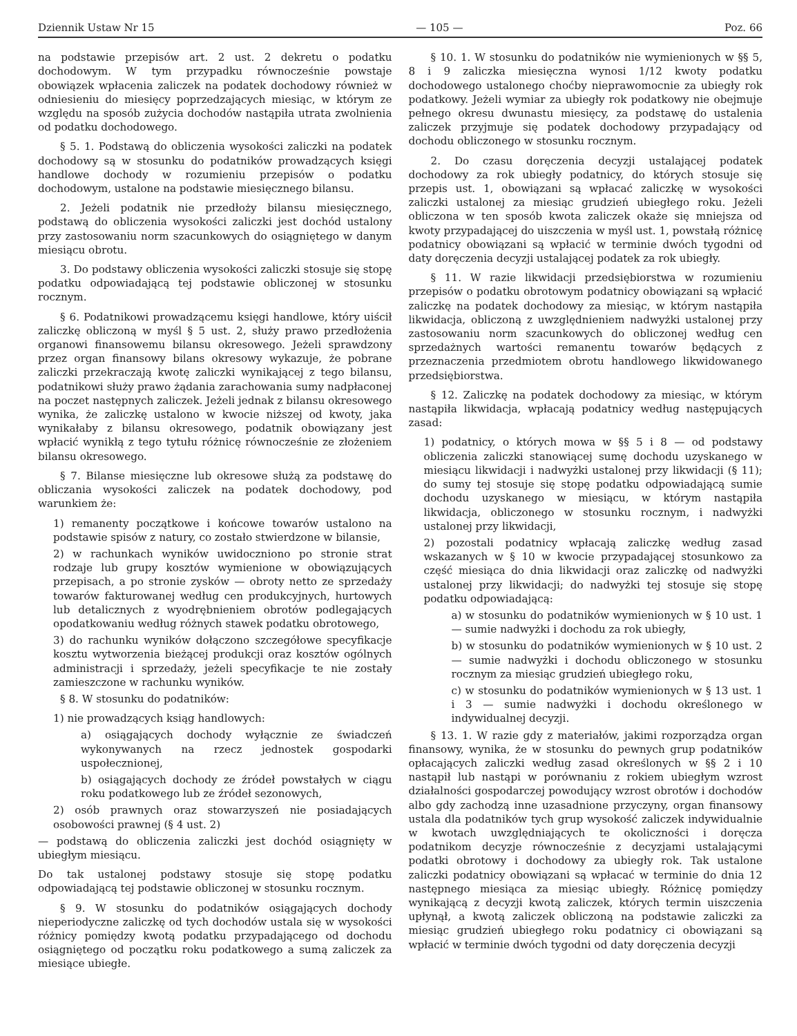Dziennik Ustaw Nr 15 — 105 — Poz. 66
na podstawie przepisów art. 2 ust. 2 dekretu o podatku dochodowym. W tym przypadku równocześnie powstaje obowiązek wpłacenia zaliczek na podatek dochodowy również w odniesieniu do miesięcy poprzedzających miesiąc, w którym ze względu na sposób zużycia dochodów nastąpiła utrata zwolnienia od podatku dochodowego.
§ 5. 1. Podstawą do obliczenia wysokości zaliczki na podatek dochodowy są w stosunku do podatników prowadzących księgi handlowe dochody w rozumieniu przepisów o podatku dochodowym, ustalone na podstawie miesięcznego bilansu.
2. Jeżeli podatnik nie przedłoży bilansu miesięcznego, podstawą do obliczenia wysokości zaliczki jest dochód ustalony przy zastosowaniu norm szacunkowych do osiągniętego w danym miesiącu obrotu.
3. Do podstawy obliczenia wysokości zaliczki stosuje się stopę podatku odpowiadającą tej podstawie obliczonej w stosunku rocznym.
§ 6. Podatnikowi prowadzącemu księgi handlowe, który uiścił zaliczkę obliczoną w myśl § 5 ust. 2, służy prawo przedłożenia organowi finansowemu bilansu okresowego. Jeżeli sprawdzony przez organ finansowy bilans okresowy wykazuje, że pobrane zaliczki przekraczają kwotę zaliczki wynikającej z tego bilansu, podatnikowi służy prawo żądania zarachowania sumy nadpłaconej na poczet następnych zaliczek. Jeżeli jednak z bilansu okresowego wynika, że zaliczkę ustalono w kwocie niższej od kwoty, jaka wynikałaby z bilansu okresowego, podatnik obowiązany jest wpłacić wynikłą z tego tytułu różnicę równocześnie ze złożeniem bilansu okresowego.
§ 7. Bilanse miesięczne lub okresowe służą za podstawę do obliczania wysokości zaliczek na podatek dochodowy, pod warunkiem że:
1) remanenty początkowe i końcowe towarów ustalono na podstawie spisów z natury, co zostało stwierdzone w bilansie,
2) w rachunkach wyników uwidoczniono po stronie strat rodzaje lub grupy kosztów wymienione w obowiązujących przepisach, a po stronie zysków — obroty netto ze sprzedaży towarów fakturowanej według cen produkcyjnych, hurtowych lub detalicznych z wyodrębnieniem obrotów podlegających opodatkowaniu według różnych stawek podatku obrotowego,
3) do rachunku wyników dołączono szczegółowe specyfikacje kosztu wytworzenia bieżącej produkcji oraz kosztów ogólnych administracji i sprzedaży, jeżeli specyfikacje te nie zostały zamieszczone w rachunku wyników.
§ 8. W stosunku do podatników:
1) nie prowadzących ksiąg handlowych:
a) osiągających dochody wyłącznie ze świadczeń wykonywanych na rzecz jednostek gospodarki uspołecznionej,
b) osiągających dochody ze źródeł powstałych w ciągu roku podatkowego lub ze źródeł sezonowych,
2) osób prawnych oraz stowarzyszeń nie posiadających osobowości prawnej (§ 4 ust. 2)
— podstawą do obliczenia zaliczki jest dochód osiągnięty w ubiegłym miesiącu.
Do tak ustalonej podstawy stosuje się stopę podatku odpowiadającą tej podstawie obliczonej w stosunku rocznym.
§ 9. W stosunku do podatników osiągających dochody nieperiodyczne zaliczkę od tych dochodów ustala się w wysokości różnicy pomiędzy kwotą podatku przypadającego od dochodu osiągniętego od początku roku podatkowego a sumą zaliczek za miesiące ubiegłe.
§ 10. 1. W stosunku do podatników nie wymienionych w §§ 5, 8 i 9 zaliczka miesięczna wynosi 1/12 kwoty podatku dochodowego ustalonego choćby nieprawomocnie za ubiegły rok podatkowy. Jeżeli wymiar za ubiegły rok podatkowy nie obejmuje pełnego okresu dwunastu miesięcy, za podstawę do ustalenia zaliczek przyjmuje się podatek dochodowy przypadający od dochodu obliczonego w stosunku rocznym.
2. Do czasu doręczenia decyzji ustalającej podatek dochodowy za rok ubiegły podatnicy, do których stosuje się przepis ust. 1, obowiązani są wpłacać zaliczkę w wysokości zaliczki ustalonej za miesiąc grudzień ubiegłego roku. Jeżeli obliczona w ten sposób kwota zaliczek okaże się mniejsza od kwoty przypadającej do uiszczenia w myśl ust. 1, powstałą różnicę podatnicy obowiązani są wpłacić w terminie dwóch tygodni od daty doręczenia decyzji ustalającej podatek za rok ubiegły.
§ 11. W razie likwidacji przedsiębiorstwa w rozumieniu przepisów o podatku obrotowym podatnicy obowiązani są wpłacić zaliczkę na podatek dochodowy za miesiąc, w którym nastąpiła likwidacja, obliczoną z uwzględnieniem nadwyżki ustalonej przy zastosowaniu norm szacunkowych do obliczonej według cen sprzedażnych wartości remanentu towarów będących z przeznaczenia przedmiotem obrotu handlowego likwidowanego przedsiębiorstwa.
§ 12. Zaliczkę na podatek dochodowy za miesiąc, w którym nastąpiła likwidacja, wpłacają podatnicy według następujących zasad:
1) podatnicy, o których mowa w §§ 5 i 8 — od podstawy obliczenia zaliczki stanowiącej sumę dochodu uzyskanego w miesiącu likwidacji i nadwyżki ustalonej przy likwidacji (§ 11); do sumy tej stosuje się stopę podatku odpowiadającą sumie dochodu uzyskanego w miesiącu, w którym nastąpiła likwidacja, obliczonego w stosunku rocznym, i nadwyżki ustalonej przy likwidacji,
2) pozostali podatnicy wpłacają zaliczkę według zasad wskazanych w § 10 w kwocie przypadającej stosunkowo za część miesiąca do dnia likwidacji oraz zaliczkę od nadwyżki ustalonej przy likwidacji; do nadwyżki tej stosuje się stopę podatku odpowiadającą:
a) w stosunku do podatników wymienionych w § 10 ust. 1 — sumie nadwyżki i dochodu za rok ubiegły,
b) w stosunku do podatników wymienionych w § 10 ust. 2 — sumie nadwyżki i dochodu obliczonego w stosunku rocznym za miesiąc grudzień ubiegłego roku,
c) w stosunku do podatników wymienionych w § 13 ust. 1 i 3 — sumie nadwyżki i dochodu określonego w indywidualnej decyzji.
§ 13. 1. W razie gdy z materiałów, jakimi rozporządza organ finansowy, wynika, że w stosunku do pewnych grup podatników opłacających zaliczki według zasad określonych w §§ 2 i 10 nastąpił lub nastąpi w porównaniu z rokiem ubiegłym wzrost działalności gospodarczej powodujący wzrost obrotów i dochodów albo gdy zachodzą inne uzasadnione przyczyny, organ finansowy ustala dla podatników tych grup wysokość zaliczek indywidualnie w kwotach uwzględniających te okoliczności i doręcza podatnikom decyzje równocześnie z decyzjami ustalającymi podatki obrotowy i dochodowy za ubiegły rok. Tak ustalone zaliczki podatnicy obowiązani są wpłacać w terminie do dnia 12 następnego miesiąca za miesiąc ubiegły. Różnicę pomiędzy wynikającą z decyzji kwotą zaliczek, których termin uiszczenia upłynął, a kwotą zaliczek obliczoną na podstawie zaliczki za miesiąc grudzień ubiegłego roku podatnicy ci obowiązani są wpłacić w terminie dwóch tygodni od daty doręczenia decyzji